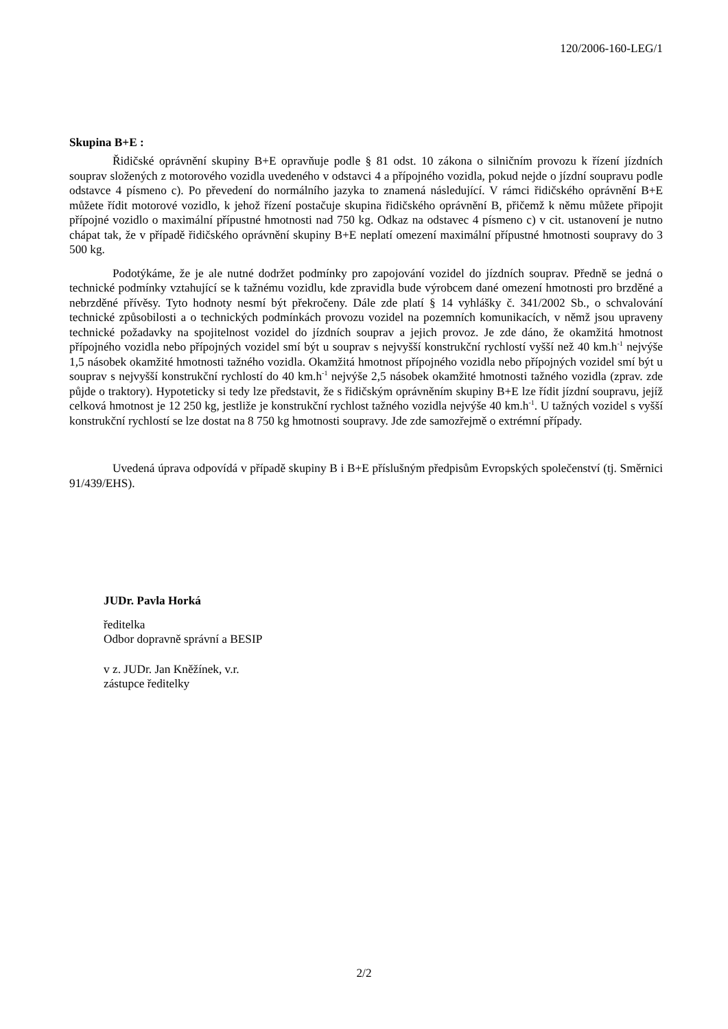120/2006-160-LEG/1
Skupina B+E :
Řidičské oprávnění skupiny B+E opravňuje podle § 81 odst. 10 zákona o silničním provozu k řízení jízdních souprav složených z motorového vozidla uvedeného v odstavci 4 a přípojného vozidla, pokud nejde o jízdní soupravu podle odstavce 4 písmeno c). Po převedení do normálního jazyka to znamená následující. V rámci řidičského oprávnění B+E můžete řídit motorové vozidlo, k jehož řízení postačuje skupina řidičského oprávnění B, přičemž k němu můžete připojit přípojné vozidlo o maximální přípustné hmotnosti nad 750 kg. Odkaz na odstavec 4 písmeno c) v cit. ustanovení je nutno chápat tak, že v případě řidičského oprávnění skupiny B+E neplatí omezení maximální přípustné hmotnosti soupravy do 3 500 kg.
Podotýkáme, že je ale nutné dodržet podmínky pro zapojování vozidel do jízdních souprav. Předně se jedná o technické podmínky vztahující se k tažnému vozidlu, kde zpravidla bude výrobcem dané omezení hmotnosti pro brzděné a nebrzděné přívěsy. Tyto hodnoty nesmí být překročeny. Dále zde platí § 14 vyhlášky č. 341/2002 Sb., o schvalování technické způsobilosti a o technických podmínkách provozu vozidel na pozemních komunikacích, v němž jsou upraveny technické požadavky na spojitelnost vozidel do jízdních souprav a jejich provoz. Je zde dáno, že okamžitá hmotnost přípojného vozidla nebo přípojných vozidel smí být u souprav s nejvyšší konstrukční rychlostí vyšší než 40 km.h<sup>-1</sup> nejvýše 1,5 násobek okamžité hmotnosti tažného vozidla. Okamžitá hmotnost přípojného vozidla nebo přípojných vozidel smí být u souprav s nejvyšší konstrukční rychlostí do 40 km.h<sup>-1</sup> nejvýše 2,5 násobek okamžité hmotnosti tažného vozidla (zprav. zde půjde o traktory). Hypoteticky si tedy lze představit, že s řidičským oprávněním skupiny B+E lze řídit jízdní soupravu, jejíž celková hmotnost je 12 250 kg, jestliže je konstrukční rychlost tažného vozidla nejvýše 40 km.h<sup>-1</sup>. U tažných vozidel s vyšší konstrukční rychlostí se lze dostat na 8 750 kg hmotnosti soupravy. Jde zde samozřejmě o extrémní případy.
Uvedená úprava odpovídá v případě skupiny B i B+E příslušným předpisům Evropských společenství (tj. Směrnici 91/439/EHS).
JUDr. Pavla Horká
ředitelka
Odbor dopravně správní a BESIP
v z. JUDr. Jan Kněžínek, v.r.
zástupce ředitelky
2/2